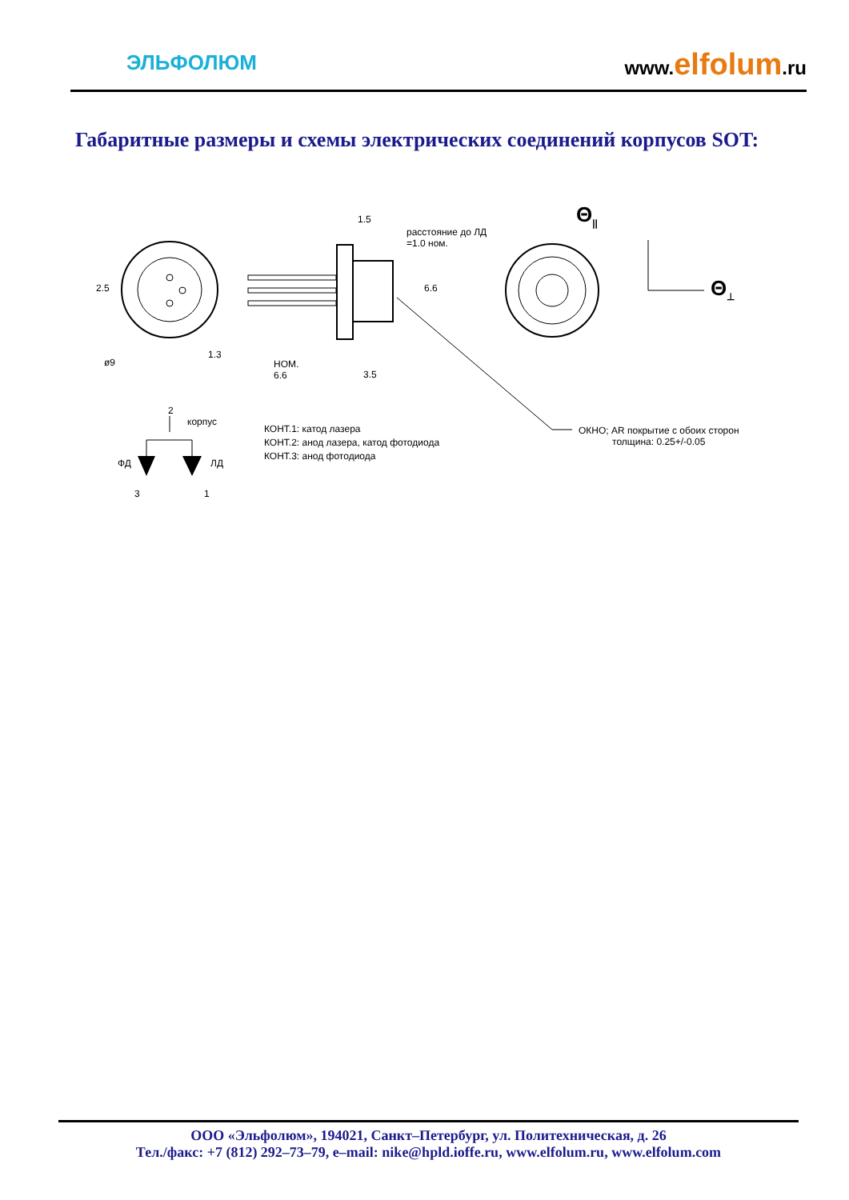ЭЛЬФОЛЮМ
www.elfolum.ru
Габаритные размеры и схемы электрических соединений корпусов SOT:
Θ<sub>||</sub>
Θ<sub>⊥</sub>
2.5
ø9
1.3
1.5
расстояние до ЛД
=1.0 ном.
6.6
НОМ.
6.6
3.5
2
корпус
ФД ЛД
3 1
КОНТ.1: катод лазера
КОНТ.2: анод лазера, катод фотодиода
КОНТ.3: анод фотодиода
ОКНО; AR покрытие с обоих сторон
толщина: 0.25+/-0.05
ООО «Эльфолюм», 194021, Санкт–Петербург, ул. Политехническая, д. 26
Тел./факс: +7 (812) 292–73–79, e–mail: nike@hpld.ioffe.ru, www.elfolum.ru, www.elfolum.com